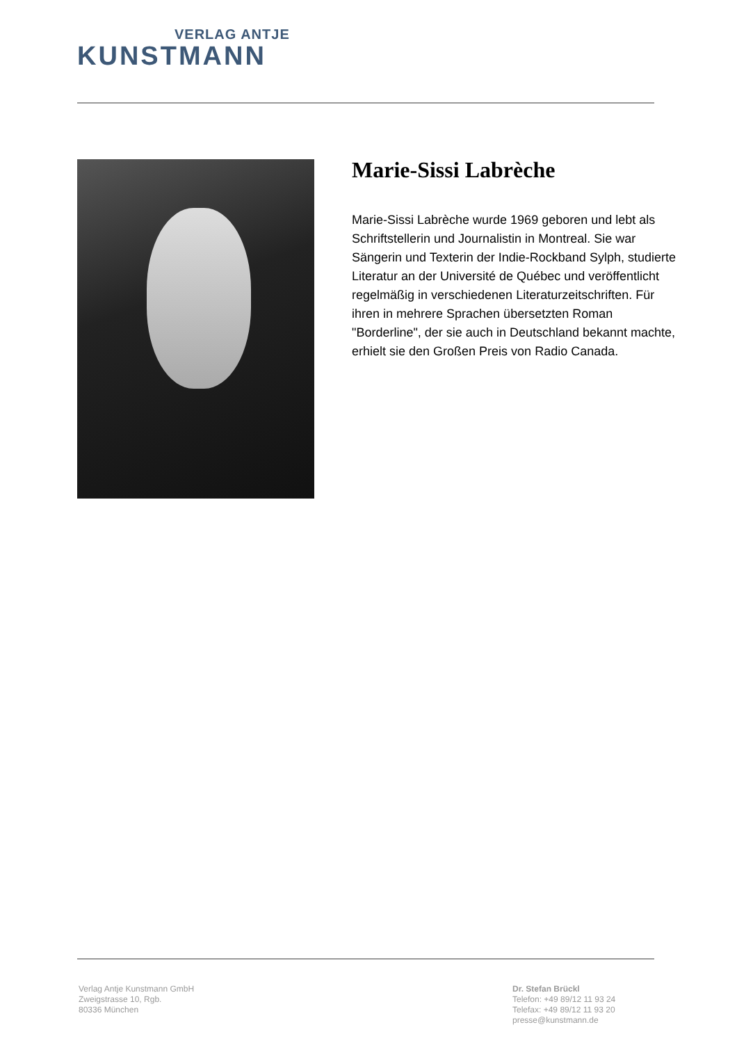VERLAG ANTJE
KUNSTMANN
Marie-Sissi Labrèche
Marie-Sissi Labrèche wurde 1969 geboren und lebt als Schriftstellerin und Journalistin in Montreal. Sie war Sängerin und Texterin der Indie-Rockband Sylph, studierte Literatur an der Université de Québec und veröffentlicht regelmäßig in verschiedenen Literaturzeitschriften. Für ihren in mehrere Sprachen übersetzten Roman "Borderline", der sie auch in Deutschland bekannt machte, erhielt sie den Großen Preis von Radio Canada.
Verlag Antje Kunstmann GmbH
Zweigstrasse 10, Rgb.
80336 München
Dr. Stefan Brückl
Telefon: +49 89/12 11 93 24
Telefax: +49 89/12 11 93 20
presse@kunstmann.de